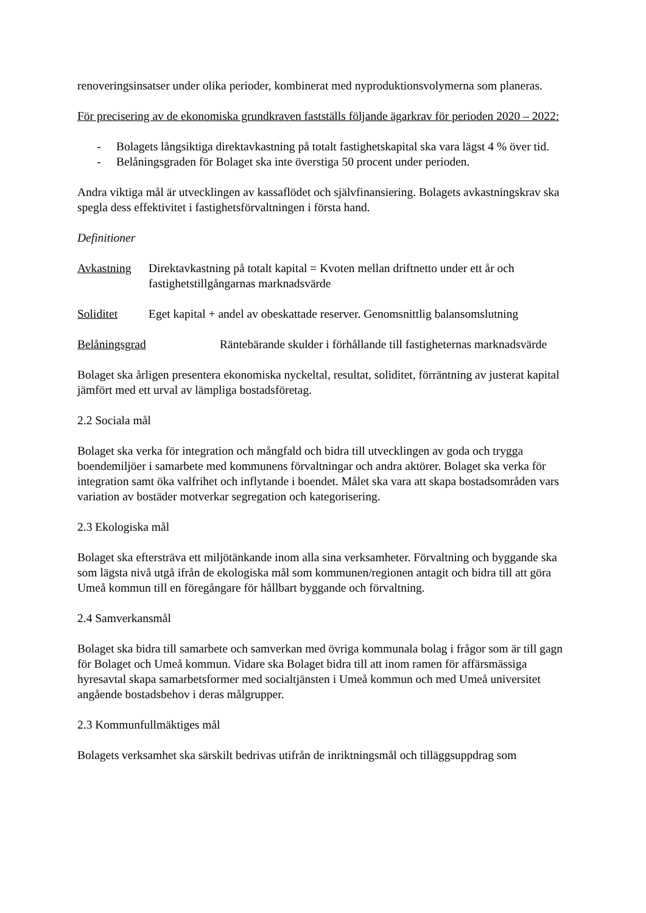renoveringsinsatser under olika perioder, kombinerat med nyproduktionsvolymerna som planeras.
För precisering av de ekonomiska grundkraven fastställs följande ägarkrav för perioden 2020 – 2022:
- Bolagets långsiktiga direktavkastning på totalt fastighetskapital ska vara lägst 4 % över tid.
- Belåningsgraden för Bolaget ska inte överstiga 50 procent under perioden.
Andra viktiga mål är utvecklingen av kassaflödet och självfinansiering. Bolagets avkastningskrav ska spegla dess effektivitet i fastighetsförvaltningen i första hand.
Definitioner
Avkastning Direktavkastning på totalt kapital = Kvoten mellan driftnetto under ett år och fastighetstillgångarnas marknadsvärde
Soliditet Eget kapital + andel av obeskattade reserver. Genomsnittlig balansomslutning
Belåningsgrad Räntebärande skulder i förhållande till fastigheternas marknadsvärde
Bolaget ska årligen presentera ekonomiska nyckeltal, resultat, soliditet, förräntning av justerat kapital jämfört med ett urval av lämpliga bostadsföretag.
2.2 Sociala mål
Bolaget ska verka för integration och mångfald och bidra till utvecklingen av goda och trygga boendemiljöer i samarbete med kommunens förvaltningar och andra aktörer. Bolaget ska verka för integration samt öka valfrihet och inflytande i boendet. Målet ska vara att skapa bostadsområden vars variation av bostäder motverkar segregation och kategorisering.
2.3 Ekologiska mål
Bolaget ska eftersträva ett miljötänkande inom alla sina verksamheter. Förvaltning och byggande ska som lägsta nivå utgå ifrån de ekologiska mål som kommunen/regionen antagit och bidra till att göra Umeå kommun till en föregångare för hållbart byggande och förvaltning.
2.4 Samverkansmål
Bolaget ska bidra till samarbete och samverkan med övriga kommunala bolag i frågor som är till gagn för Bolaget och Umeå kommun. Vidare ska Bolaget bidra till att inom ramen för affärsmässiga hyresavtal skapa samarbetsformer med socialtjänsten i Umeå kommun och med Umeå universitet angående bostadsbehov i deras målgrupper.
2.3 Kommunfullmäktiges mål
Bolagets verksamhet ska särskilt bedrivas utifrån de inriktningsmål och tilläggsuppdrag som